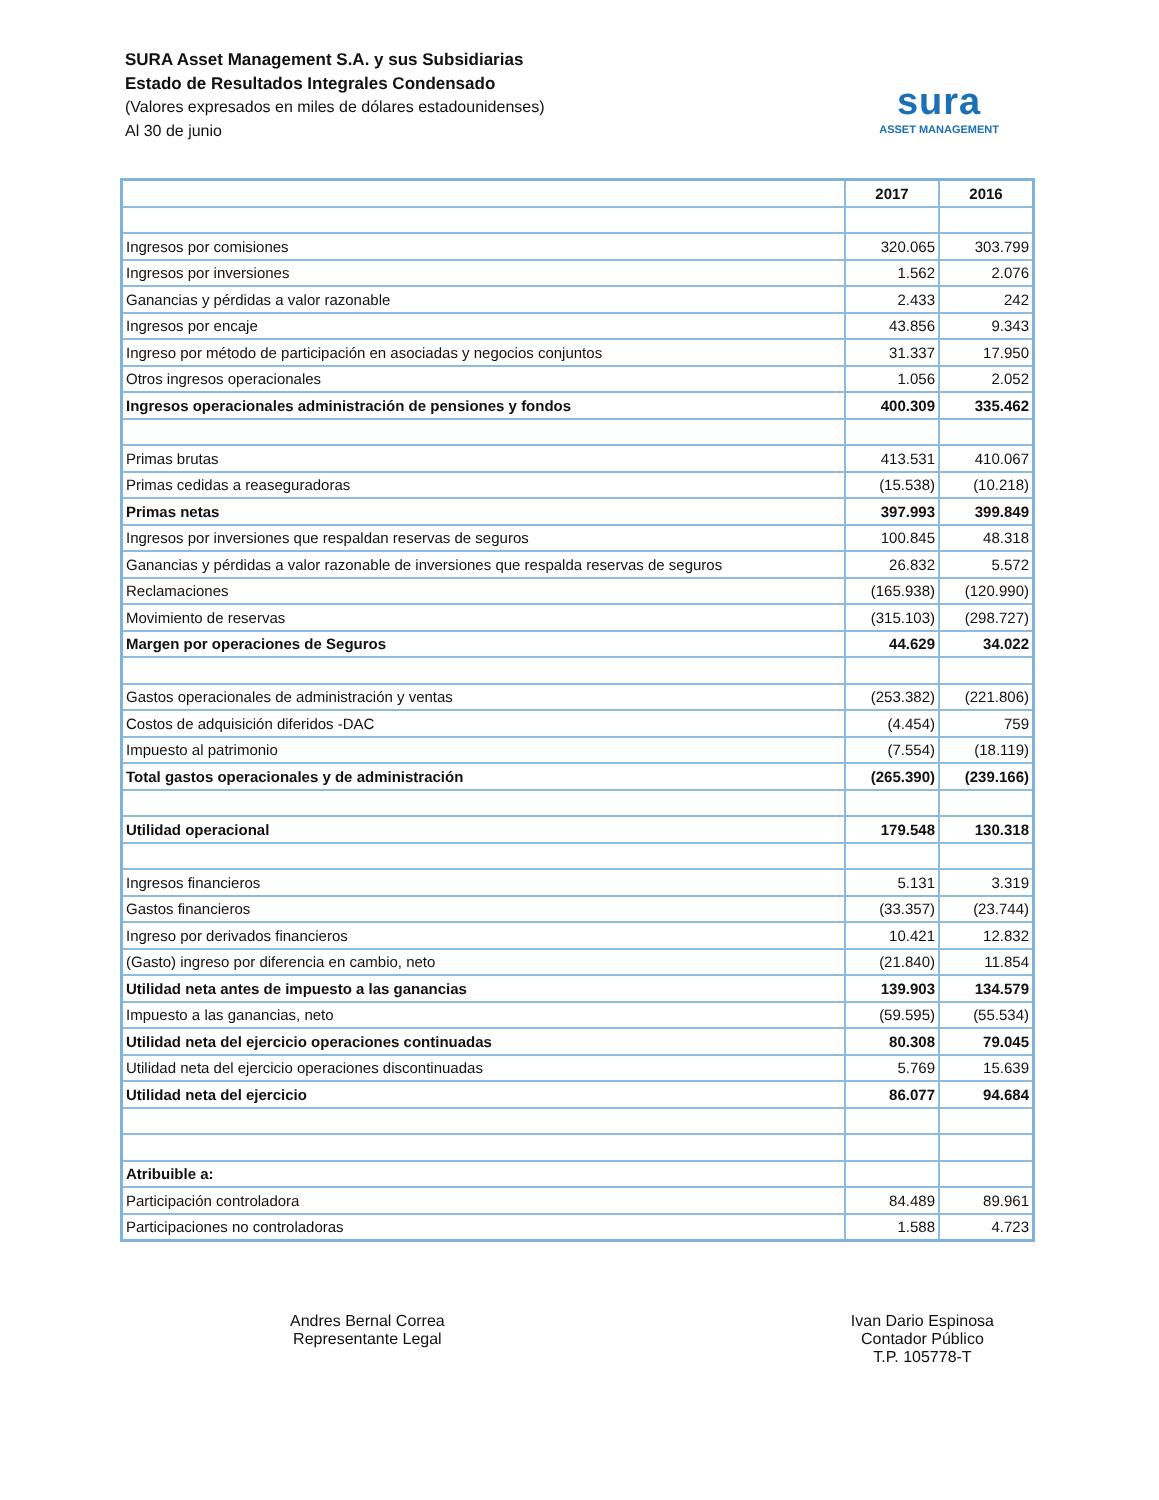SURA Asset Management S.A. y sus Subsidiarias
Estado de Resultados Integrales Condensado
(Valores expresados en miles de dólares estadounidenses)
Al 30 de junio
sura
ASSET MANAGEMENT
| | 2017 | 2016 |
| Ingresos por comisiones | 320.065 | 303.799 |
| Ingresos por inversiones | 1.562 | 2.076 |
| Ganancias y pérdidas a valor razonable | 2.433 | 242 |
| Ingresos por encaje | 43.856 | 9.343 |
| Ingreso por método de participación en asociadas y negocios conjuntos | 31.337 | 17.950 |
| Otros ingresos operacionales | 1.056 | 2.052 |
| Ingresos operacionales administración de pensiones y fondos | 400.309 | 335.462 |
| Primas brutas | 413.531 | 410.067 |
| Primas cedidas a reaseguradoras | (15.538) | (10.218) |
| Primas netas | 397.993 | 399.849 |
| Ingresos por inversiones que respaldan reservas de seguros | 100.845 | 48.318 |
| Ganancias y pérdidas a valor razonable de inversiones que respalda reservas de seguros | 26.832 | 5.572 |
| Reclamaciones | (165.938) | (120.990) |
| Movimiento de reservas | (315.103) | (298.727) |
| Margen por operaciones de Seguros | 44.629 | 34.022 |
| Gastos operacionales de administración y ventas | (253.382) | (221.806) |
| Costos de adquisición diferidos -DAC | (4.454) | 759 |
| Impuesto al patrimonio | (7.554) | (18.119) |
| Total gastos operacionales y de administración | (265.390) | (239.166) |
| Utilidad operacional | 179.548 | 130.318 |
| Ingresos financieros | 5.131 | 3.319 |
| Gastos financieros | (33.357) | (23.744) |
| Ingreso por derivados financieros | 10.421 | 12.832 |
| (Gasto) ingreso por diferencia en cambio, neto | (21.840) | 11.854 |
| Utilidad neta antes de impuesto a las ganancias | 139.903 | 134.579 |
| Impuesto a las ganancias, neto | (59.595) | (55.534) |
| Utilidad neta del ejercicio operaciones continuadas | 80.308 | 79.045 |
| Utilidad neta del ejercicio operaciones discontinuadas | 5.769 | 15.639 |
| Utilidad neta del ejercicio | 86.077 | 94.684 |
| Atribuible a: | | |
| Participación controladora | 84.489 | 89.961 |
| Participaciones no controladoras | 1.588 | 4.723 |
Andres Bernal Correa
Representante Legal
Ivan Dario Espinosa
Contador Público
T.P. 105778-T